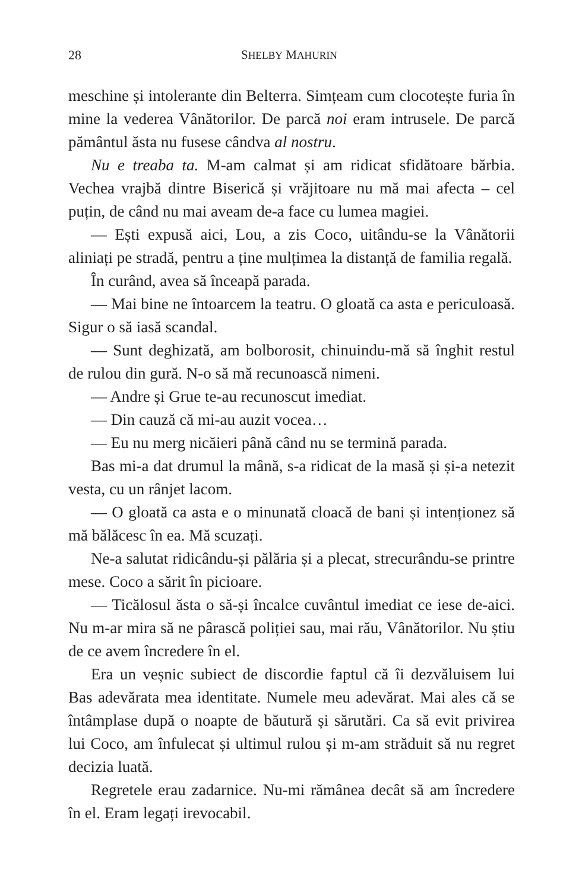28 SHELBY MAHURIN
meschine și intolerante din Belterra. Simțeam cum clocotește furia în mine la vederea Vânătorilor. De parcă noi eram intrusele. De parcă pământul ăsta nu fusese cândva al nostru.
Nu e treaba ta. M-am calmat și am ridicat sfidătoare bărbia. Vechea vrajbă dintre Biserică și vrăjitoare nu mă mai afecta – cel puțin, de când nu mai aveam de-a face cu lumea magiei.
— Ești expusă aici, Lou, a zis Coco, uitându-se la Vânătorii aliniați pe stradă, pentru a ține mulțimea la distanță de familia regală.
În curând, avea să înceapă parada.
— Mai bine ne întoarcem la teatru. O gloată ca asta e periculoasă. Sigur o să iasă scandal.
— Sunt deghizată, am bolborosit, chinuindu-mă să înghit restul de rulou din gură. N-o să mă recunoască nimeni.
— Andre și Grue te-au recunoscut imediat.
— Din cauză că mi-au auzit vocea…
— Eu nu merg nicăieri până când nu se termină parada.
Bas mi-a dat drumul la mână, s-a ridicat de la masă și și-a netezit vesta, cu un rânjet lacom.
— O gloată ca asta e o minunată cloacă de bani și intenționez să mă bălăcesc în ea. Mă scuzați.
Ne-a salutat ridicându-și pălăria și a plecat, strecurându-se printre mese. Coco a sărit în picioare.
— Ticălosul ăsta o să-și încalce cuvântul imediat ce iese de-aici. Nu m-ar mira să ne pârască poliției sau, mai rău, Vânătorilor. Nu știu de ce avem încredere în el.
Era un veșnic subiect de discordie faptul că îi dezvăluisem lui Bas adevărata mea identitate. Numele meu adevărat. Mai ales că se întâmplase după o noapte de băutură și sărutări. Ca să evit privirea lui Coco, am înfulecat și ultimul rulou și m-am străduit să nu regret decizia luată.
Regretele erau zadarnice. Nu-mi rămânea decât să am încredere în el. Eram legați irevocabil.